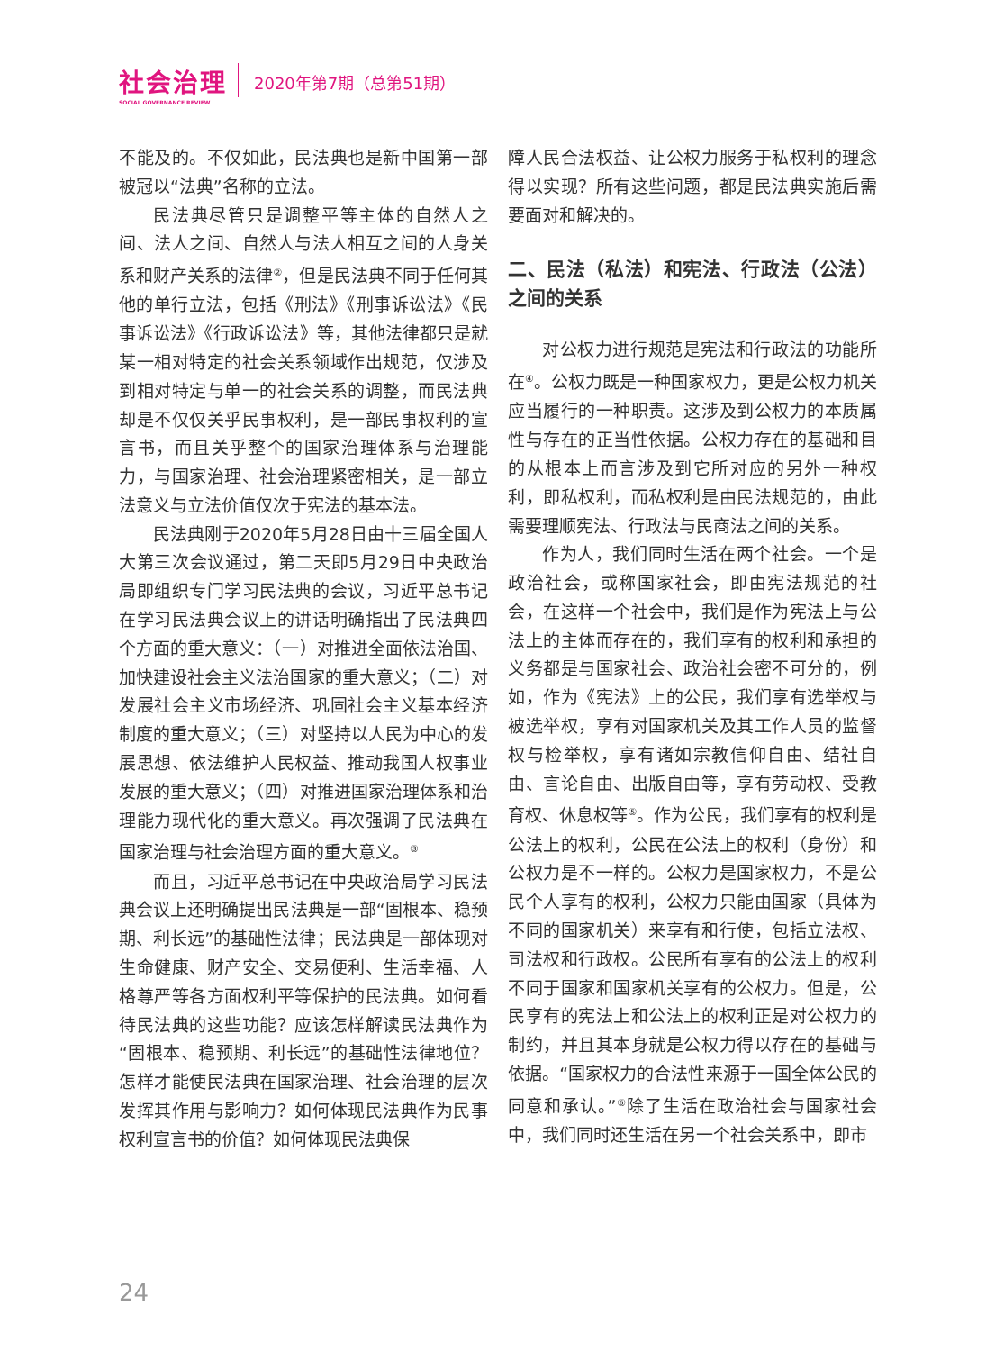社会治理
SOCIAL GOVERNANCE REVIEW
2020年第7期（总第51期）
不能及的。不仅如此，民法典也是新中国第一部被冠以“法典”名称的立法。
民法典尽管只是调整平等主体的自然人之间、法人之间、自然人与法人相互之间的人身关系和财产关系的法律<sup>②</sup>，但是民法典不同于任何其他的单行立法，包括《刑法》《刑事诉讼法》《民事诉讼法》《行政诉讼法》等，其他法律都只是就某一相对特定的社会关系领域作出规范，仅涉及到相对特定与单一的社会关系的调整，而民法典却是不仅仅关乎民事权利，是一部民事权利的宣言书，而且关乎整个的国家治理体系与治理能力，与国家治理、社会治理紧密相关，是一部立法意义与立法价值仅次于宪法的基本法。
民法典刚于2020年5月28日由十三届全国人大第三次会议通过，第二天即5月29日中央政治局即组织专门学习民法典的会议，习近平总书记在学习民法典会议上的讲话明确指出了民法典四个方面的重大意义：（一）对推进全面依法治国、加快建设社会主义法治国家的重大意义；（二）对发展社会主义市场经济、巩固社会主义基本经济制度的重大意义；（三）对坚持以人民为中心的发展思想、依法维护人民权益、推动我国人权事业发展的重大意义；（四）对推进国家治理体系和治理能力现代化的重大意义。再次强调了民法典在国家治理与社会治理方面的重大意义。<sup>③</sup>
而且，习近平总书记在中央政治局学习民法典会议上还明确提出民法典是一部“固根本、稳预期、利长远”的基础性法律；民法典是一部体现对生命健康、财产安全、交易便利、生活幸福、人格尊严等各方面权利平等保护的民法典。如何看待民法典的这些功能？应该怎样解读民法典作为“固根本、稳预期、利长远”的基础性法律地位？怎样才能使民法典在国家治理、社会治理的层次发挥其作用与影响力？如何体现民法典作为民事权利宣言书的价值？如何体现民法典保
障人民合法权益、让公权力服务于私权利的理念得以实现？所有这些问题，都是民法典实施后需要面对和解决的。
二、民法（私法）和宪法、行政法（公法）之间的关系
对公权力进行规范是宪法和行政法的功能所在<sup>④</sup>。公权力既是一种国家权力，更是公权力机关应当履行的一种职责。这涉及到公权力的本质属性与存在的正当性依据。公权力存在的基础和目的从根本上而言涉及到它所对应的另外一种权利，即私权利，而私权利是由民法规范的，由此需要理顺宪法、行政法与民商法之间的关系。
作为人，我们同时生活在两个社会。一个是政治社会，或称国家社会，即由宪法规范的社会，在这样一个社会中，我们是作为宪法上与公法上的主体而存在的，我们享有的权利和承担的义务都是与国家社会、政治社会密不可分的，例如，作为《宪法》上的公民，我们享有选举权与被选举权，享有对国家机关及其工作人员的监督权与检举权，享有诸如宗教信仰自由、结社自由、言论自由、出版自由等，享有劳动权、受教育权、休息权等<sup>⑤</sup>。作为公民，我们享有的权利是公法上的权利，公民在公法上的权利（身份）和公权力是不一样的。公权力是国家权力，不是公民个人享有的权利，公权力只能由国家（具体为不同的国家机关）来享有和行使，包括立法权、司法权和行政权。公民所有享有的公法上的权利不同于国家和国家机关享有的公权力。但是，公民享有的宪法上和公法上的权利正是对公权力的制约，并且其本身就是公权力得以存在的基础与依据。“国家权力的合法性来源于一国全体公民的同意和承认。”<sup>⑥</sup>除了生活在政治社会与国家社会中，我们同时还生活在另一个社会关系中，即市
24